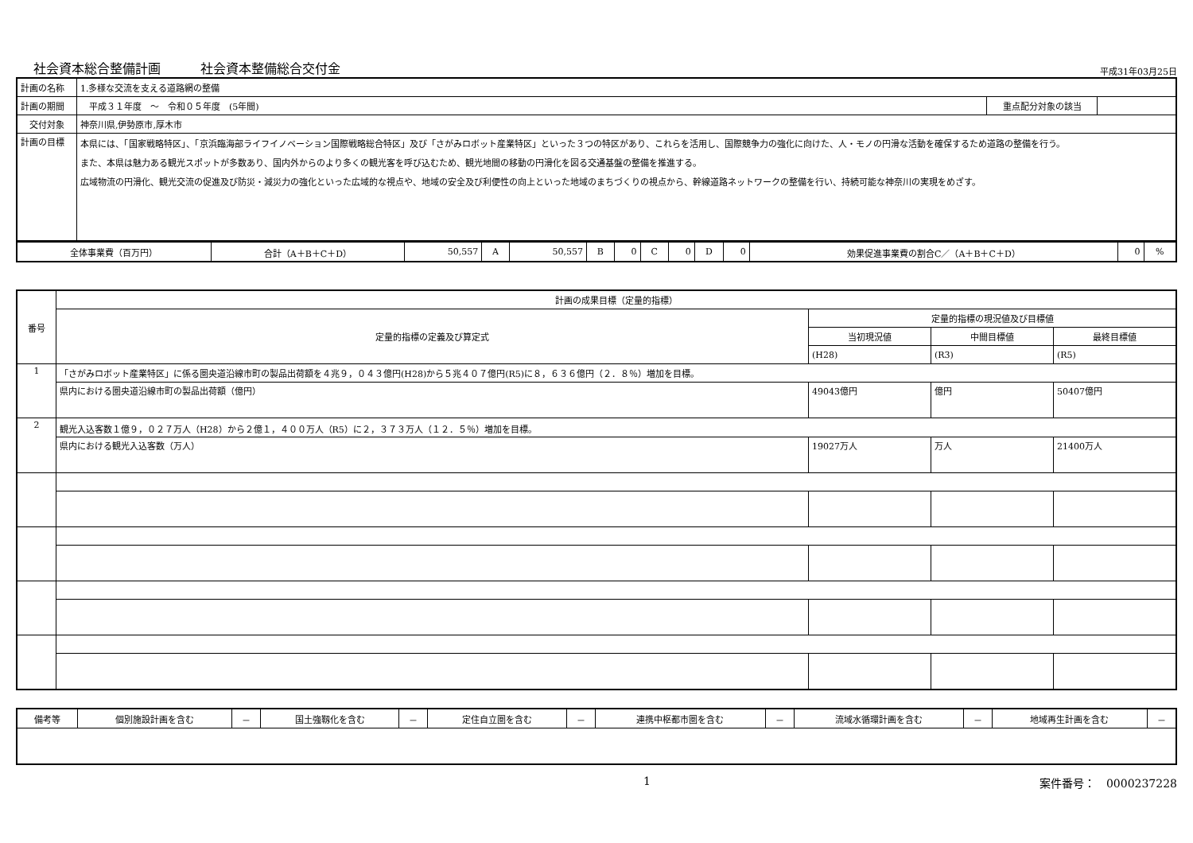社会資本総合整備計画 社会資本整備総合交付金
平成31年03月25日
| 計画の名称 | 1.多様な交流を支える道路網の整備 | | |
| 計画の期間 | 平成３１年度 ～ 令和０５年度 (5年間) | 重点配分対象の該当 | |
| 交付対象 | 神奈川県,伊勢原市,厚木市 | | |
| 計画の目標 | 本県には、「国家戦略特区」、「京浜臨海部ライフイノベーション国際戦略総合特区」及び「さがみロボット産業特区」といった３つの特区があり、これらを活用し、国際競争力の強化に向けた、人・モノの円滑な活動を確保するため道路の整備を行う。 また、本県は魅力ある観光スポットが多数あり、国内外からのより多くの観光客を呼び込むため、観光地間の移動の円滑化を図る交通基盤の整備を推進する。 広域物流の円滑化、観光交流の促進及び防災・減災力の強化といった広域的な視点や、地域の安全及び利便性の向上といった地域のまちづくりの視点から、幹線道路ネットワークの整備を行い、持続可能な神奈川の実現をめざす。 | | |
| 全体事業費（百万円） | 合計（A＋B＋C＋D） | 50,557 | A | 50,557 | B | 0 | C | 0 | D | 0 | 効果促進事業費の割合C／（A＋B＋C＋D） | 0 | % |
| 番号 | 計画の成果目標（定量的指標） | | | |
| --- | --- | --- | --- | --- |
| | 定量的指標の定義及び算定式 | 定量的指標の現況値及び目標値 | | |
| | | 当初現況値 | 中間目標値 | 最終目標値 |
| | | (H28) | (R3) | (R5) |
| 1 | 「さがみロボット産業特区」に係る圏央道沿線市町の製品出荷額を４兆９，０４３億円(H28)から５兆４０７億円(R5)に８，６３６億円（２．８％）増加を目標。 | | | |
| | 県内における圏央道沿線市町の製品出荷額（億円） | 49043億円 | 億円 | 50407億円 |
| 2 | 観光入込客数１億９，０２７万人（H28）から２億１，４００万人（R5）に２，３７３万人（１２．５％）増加を目標。 | | | |
| | 県内における観光入込客数（万人） | 19027万人 | 万人 | 21400万人 |
| 備考等 | 個別施設計画を含む | － | 国土強靱化を含む | － | 定住自立圏を含む | － | 連携中枢都市圏を含む | － | 流域水循環計画を含む | － | 地域再生計画を含む | － |
1 案件番号：　0000237228